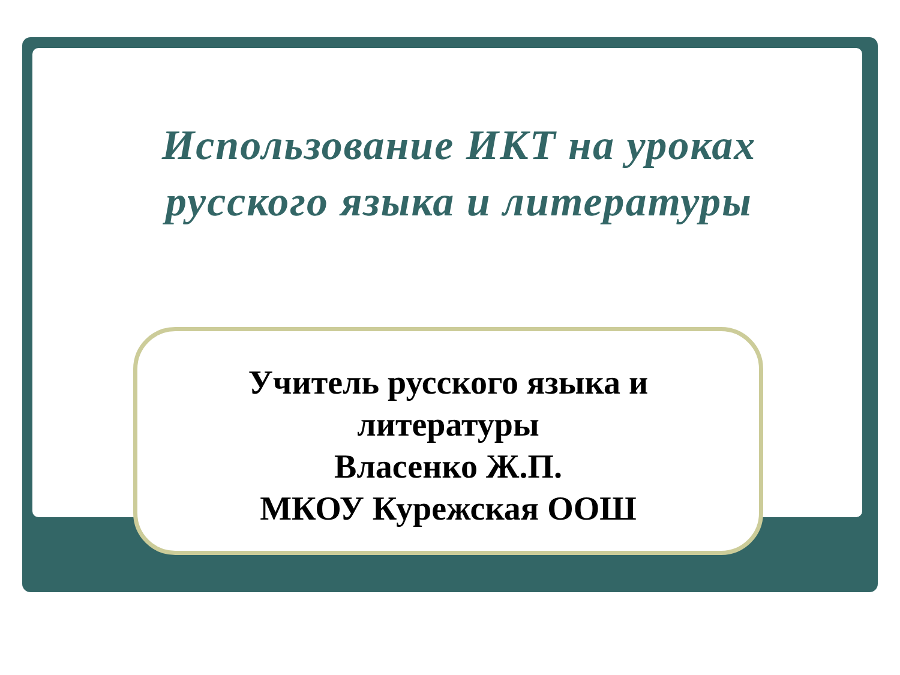Использование ИКТ на уроках русского языка и литературы
Учитель русского языка и
литературы
Власенко Ж.П.
МКОУ Курежская ООШ